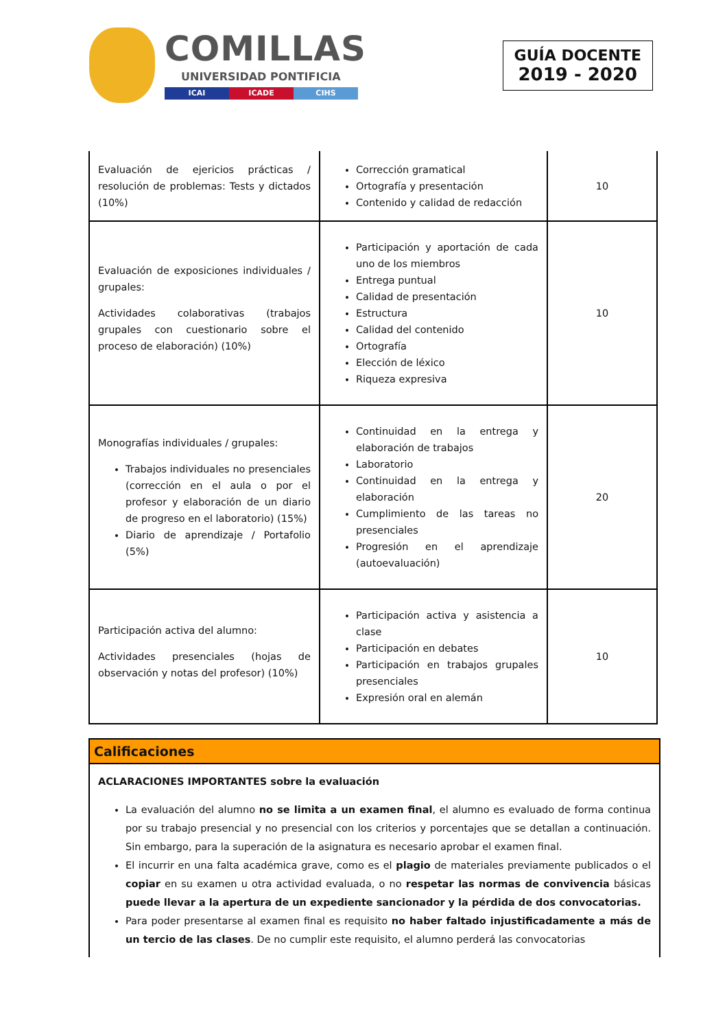COMILLAS
UNIVERSIDAD PONTIFICIA
ICAI ICADE CIHS
GUÍA DOCENTE
2019 - 2020
| Evaluación de ejericios prácticas / resolución de problemas: Tests y dictados (10%) | Corrección gramatical Ortografía y presentación Contenido y calidad de redacción | 10 |
| Evaluación de exposiciones individuales / grupales: Actividades colaborativas (trabajos grupales con cuestionario sobre el proceso de elaboración) (10%) | Participación y aportación de cada uno de los miembros Entrega puntual Calidad de presentación Estructura Calidad del contenido Ortografía Elección de léxico Riqueza expresiva | 10 |
| Monografías individuales / grupales: Trabajos individuales no presenciales (corrección en el aula o por el profesor y elaboración de un diario de progreso en el laboratorio) (15%) Diario de aprendizaje / Portafolio (5%) | Continuidad en la entrega y elaboración de trabajos Laboratorio Continuidad en la entrega y elaboración Cumplimiento de las tareas no presenciales Progresión en el aprendizaje (autoevaluación) | 20 |
| Participación activa del alumno: Actividades presenciales (hojas de observación y notas del profesor) (10%) | Participación activa y asistencia a clase Participación en debates Participación en trabajos grupales presenciales Expresión oral en alemán | 10 |
Calificaciones
ACLARACIONES IMPORTANTES sobre la evaluación
La evaluación del alumno no se limita a un examen final, el alumno es evaluado de forma continua por su trabajo presencial y no presencial con los criterios y porcentajes que se detallan a continuación. Sin embargo, para la superación de la asignatura es necesario aprobar el examen final.
El incurrir en una falta académica grave, como es el plagio de materiales previamente publicados o el copiar en su examen u otra actividad evaluada, o no respetar las normas de convivencia básicas puede llevar a la apertura de un expediente sancionador y la pérdida de dos convocatorias.
Para poder presentarse al examen final es requisito no haber faltado injustificadamente a más de un tercio de las clases. De no cumplir este requisito, el alumno perderá las convocatorias